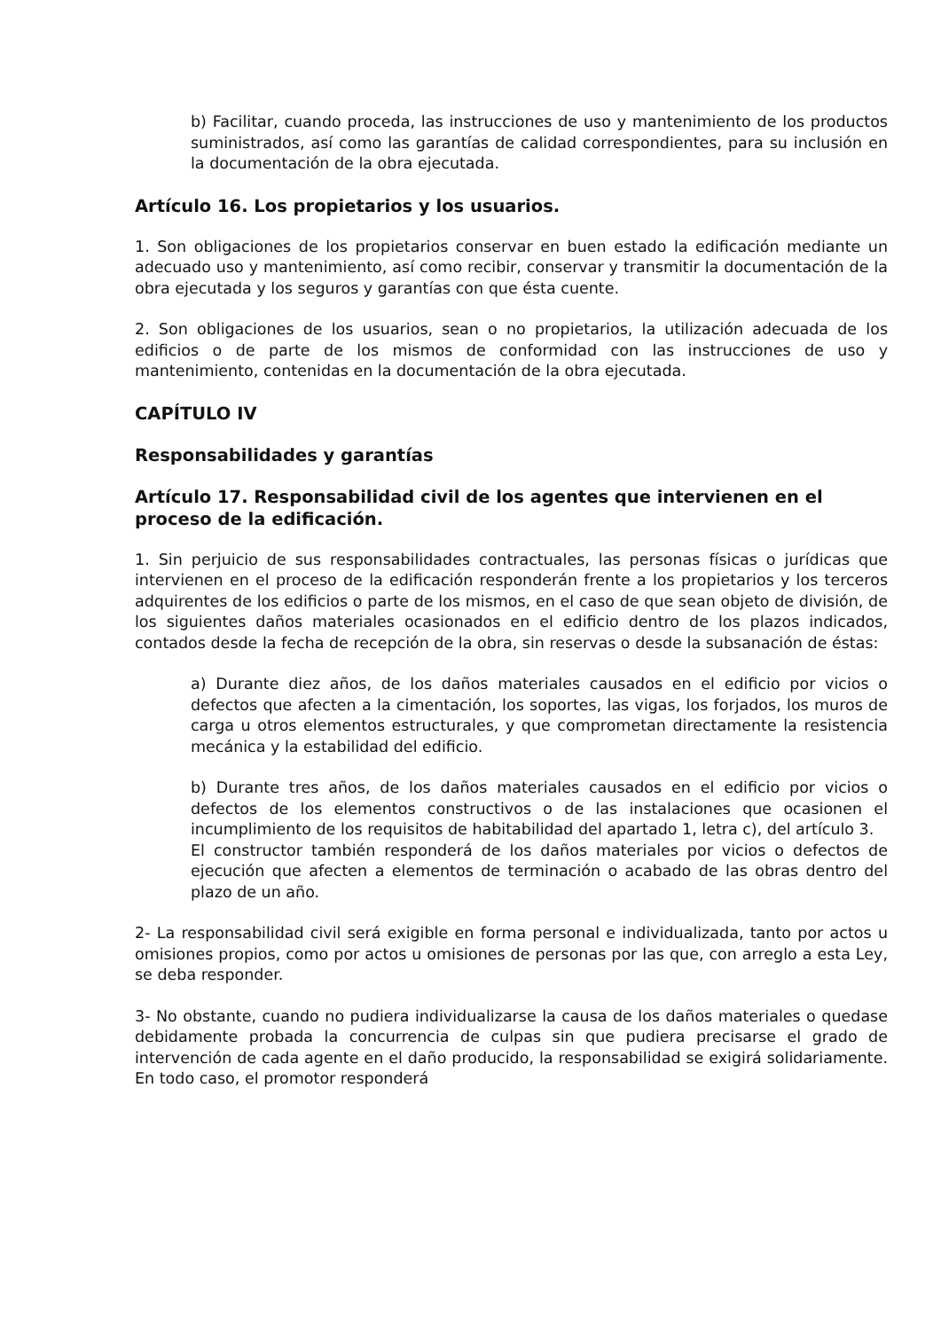b) Facilitar, cuando proceda, las instrucciones de uso y mantenimiento de los productos suministrados, así como las garantías de calidad correspondientes, para su inclusión en la documentación de la obra ejecutada.
Artículo 16. Los propietarios y los usuarios.
1. Son obligaciones de los propietarios conservar en buen estado la edificación mediante un adecuado uso y mantenimiento, así como recibir, conservar y transmitir la documentación de la obra ejecutada y los seguros y garantías con que ésta cuente.
2. Son obligaciones de los usuarios, sean o no propietarios, la utilización adecuada de los edificios o de parte de los mismos de conformidad con las instrucciones de uso y mantenimiento, contenidas en la documentación de la obra ejecutada.
CAPÍTULO IV
Responsabilidades y garantías
Artículo 17. Responsabilidad civil de los agentes que intervienen en el proceso de la edificación.
1. Sin perjuicio de sus responsabilidades contractuales, las personas físicas o jurídicas que intervienen en el proceso de la edificación responderán frente a los propietarios y los terceros adquirentes de los edificios o parte de los mismos, en el caso de que sean objeto de división, de los siguientes daños materiales ocasionados en el edificio dentro de los plazos indicados, contados desde la fecha de recepción de la obra, sin reservas o desde la subsanación de éstas:
a) Durante diez años, de los daños materiales causados en el edificio por vicios o defectos que afecten a la cimentación, los soportes, las vigas, los forjados, los muros de carga u otros elementos estructurales, y que comprometan directamente la resistencia mecánica y la estabilidad del edificio.
b) Durante tres años, de los daños materiales causados en el edificio por vicios o defectos de los elementos constructivos o de las instalaciones que ocasionen el incumplimiento de los requisitos de habitabilidad del apartado 1, letra c), del artículo 3.
El constructor también responderá de los daños materiales por vicios o defectos de ejecución que afecten a elementos de terminación o acabado de las obras dentro del plazo de un año.
2- La responsabilidad civil será exigible en forma personal e individualizada, tanto por actos u omisiones propios, como por actos u omisiones de personas por las que, con arreglo a esta Ley, se deba responder.
3- No obstante, cuando no pudiera individualizarse la causa de los daños materiales o quedase debidamente probada la concurrencia de culpas sin que pudiera precisarse el grado de intervención de cada agente en el daño producido, la responsabilidad se exigirá solidariamente. En todo caso, el promotor responderá